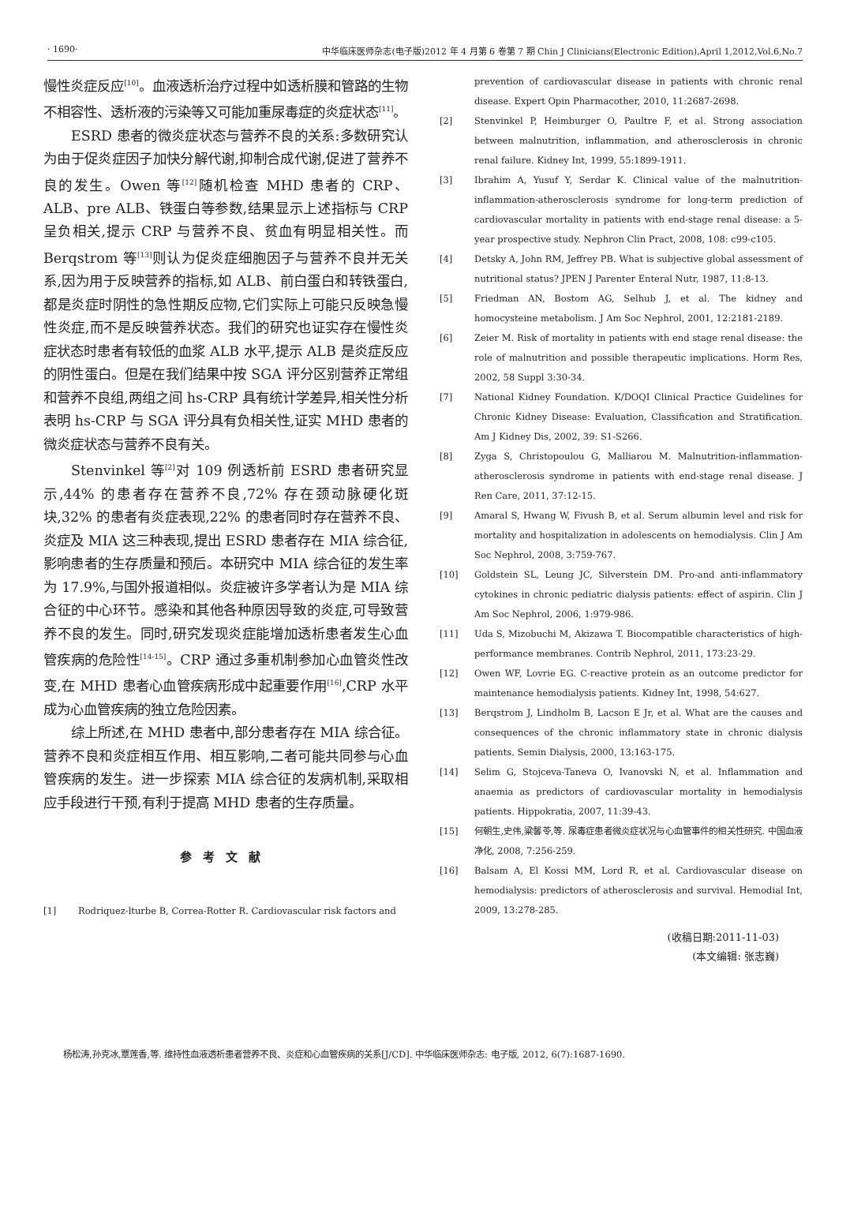· 1690· 中华临床医师杂志(电子版)2012 年 4 月第 6 卷第 7 期 Chin J Clinicians(Electronic Edition),April 1,2012,Vol.6,No.7
慢性炎症反应<sup>[10]</sup>。血液透析治疗过程中如透析膜和管路的生物不相容性、透析液的污染等又可能加重尿毒症的炎症状态<sup>[11]</sup>。
ESRD 患者的微炎症状态与营养不良的关系:多数研究认为由于促炎症因子加快分解代谢,抑制合成代谢,促进了营养不良的发生。Owen 等<sup>[12]</sup>随机检查 MHD 患者的 CRP、ALB、pre ALB、铁蛋白等参数,结果显示上述指标与 CRP 呈负相关,提示 CRP 与营养不良、贫血有明显相关性。而 Berqstrom 等<sup>[13]</sup>则认为促炎症细胞因子与营养不良并无关系,因为用于反映营养的指标,如 ALB、前白蛋白和转铁蛋白,都是炎症时阴性的急性期反应物,它们实际上可能只反映急慢性炎症,而不是反映营养状态。我们的研究也证实存在慢性炎症状态时患者有较低的血浆 ALB 水平,提示 ALB 是炎症反应的阴性蛋白。但是在我们结果中按 SGA 评分区别营养正常组和营养不良组,两组之间 hs-CRP 具有统计学差异,相关性分析表明 hs-CRP 与 SGA 评分具有负相关性,证实 MHD 患者的微炎症状态与营养不良有关。
Stenvinkel 等<sup>[2]</sup>对 109 例透析前 ESRD 患者研究显示,44% 的患者存在营养不良,72% 存在颈动脉硬化斑块,32% 的患者有炎症表现,22% 的患者同时存在营养不良、炎症及 MIA 这三种表现,提出 ESRD 患者存在 MIA 综合征,影响患者的生存质量和预后。本研究中 MIA 综合征的发生率为 17.9%,与国外报道相似。炎症被许多学者认为是 MIA 综合征的中心环节。感染和其他各种原因导致的炎症,可导致营养不良的发生。同时,研究发现炎症能增加透析患者发生心血管疾病的危险性<sup>[14-15]</sup>。CRP 通过多重机制参加心血管炎性改变,在 MHD 患者心血管疾病形成中起重要作用<sup>[16]</sup>,CRP 水平成为心血管疾病的独立危险因素。
综上所述,在 MHD 患者中,部分患者存在 MIA 综合征。营养不良和炎症相互作用、相互影响,二者可能共同参与心血管疾病的发生。进一步探索 MIA 综合征的发病机制,采取相应手段进行干预,有利于提高 MHD 患者的生存质量。
参考文献
[1] Rodriquez-lturbe B, Correa-Rotter R. Cardiovascular risk factors and
prevention of cardiovascular disease in patients with chronic renal disease. Expert Opin Pharmacother, 2010, 11:2687-2698.
[2] Stenvinkel P, Heimburger O, Paultre F, et al. Strong association between malnutrition, inflammation, and atherosclerosis in chronic renal failure. Kidney Int, 1999, 55:1899-1911.
[3] Ibrahim A, Yusuf Y, Serdar K. Clinical value of the malnutrition-inflammation-atherosclerosis syndrome for long-term prediction of cardiovascular mortality in patients with end-stage renal disease: a 5-year prospective study. Nephron Clin Pract, 2008, 108: c99-c105.
[4] Detsky A, John RM, Jeffrey PB. What is subjective global assessment of nutritional status? JPEN J Parenter Enteral Nutr, 1987, 11:8-13.
[5] Friedman AN, Bostom AG, Selhub J, et al. The kidney and homocysteine metabolism. J Am Soc Nephrol, 2001, 12:2181-2189.
[6] Zeier M. Risk of mortality in patients with end stage renal disease: the role of malnutrition and possible therapeutic implications. Horm Res, 2002, 58 Suppl 3:30-34.
[7] National Kidney Foundation. K/DOQI Clinical Practice Guidelines for Chronic Kidney Disease: Evaluation, Classification and Stratification. Am J Kidney Dis, 2002, 39: S1-S266.
[8] Zyga S, Christopoulou G, Malliarou M. Malnutrition-inflammation-atherosclerosis syndrome in patients with end-stage renal disease. J Ren Care, 2011, 37:12-15.
[9] Amaral S, Hwang W, Fivush B, et al. Serum albumin level and risk for mortality and hospitalization in adolescents on hemodialysis. Clin J Am Soc Nephrol, 2008, 3:759-767.
[10] Goldstein SL, Leung JC, Silverstein DM. Pro-and anti-inflammatory cytokines in chronic pediatric dialysis patients: effect of aspirin. Clin J Am Soc Nephrol, 2006, 1:979-986.
[11] Uda S, Mizobuchi M, Akizawa T. Biocompatible characteristics of high-performance membranes. Contrib Nephrol, 2011, 173:23-29.
[12] Owen WF, Lovrie EG. C-reactive protein as an outcome predictor for maintenance hemodialysis patients. Kidney Int, 1998, 54:627.
[13] Berqstrom J, Lindholm B, Lacson E Jr, et al. What are the causes and consequences of the chronic inflammatory state in chronic dialysis patients. Semin Dialysis, 2000, 13:163-175.
[14] Selim G, Stojceva-Taneva O, Ivanovski N, et al. Inflammation and anaemia as predictors of cardiovascular mortality in hemodialysis patients. Hippokratia, 2007, 11:39-43.
[15] 何朝生,史伟,粱馨苓,等. 尿毒症患者微炎症状况与心血管事件的相关性研究. 中国血液净化, 2008, 7:256-259.
[16] Balsam A, El Kossi MM, Lord R, et al. Cardiovascular disease on hemodialysis: predictors of atherosclerosis and survival. Hemodial Int, 2009, 13:278-285.
(收稿日期:2011-11-03)
(本文编辑: 张志巍)
杨松涛,孙克冰,覃莲香,等. 维持性血液透析患者营养不良、炎症和心血管疾病的关系[J/CD]. 中华临床医师杂志: 电子版, 2012, 6(7):1687-1690.